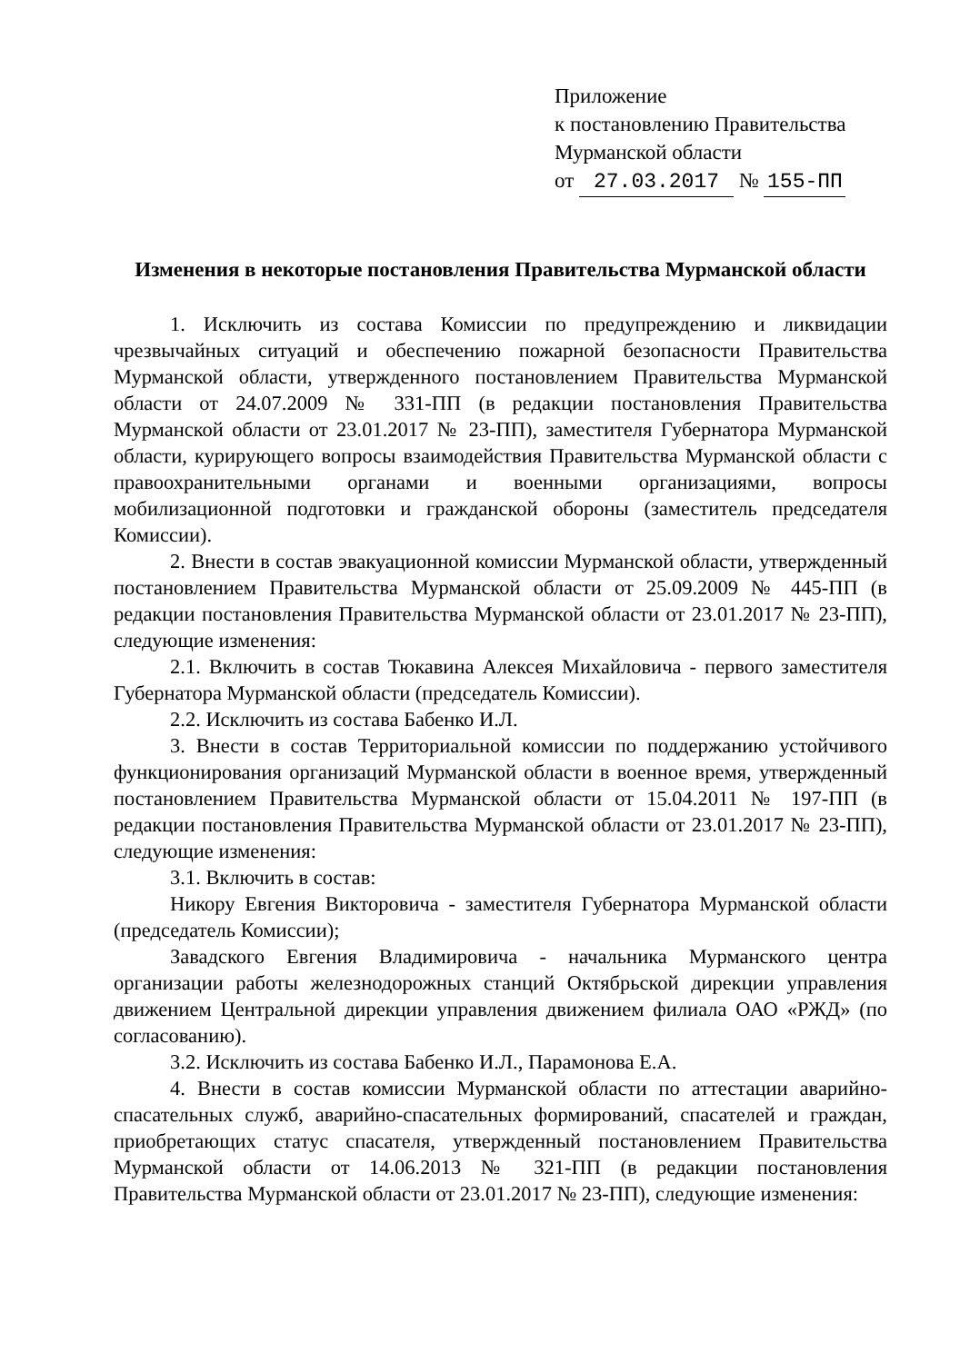Приложение
к постановлению Правительства
Мурманской области
от 27.03.2017 № 155-ПП
Изменения в некоторые постановления Правительства Мурманской области
1. Исключить из состава Комиссии по предупреждению и ликвидации чрезвычайных ситуаций и обеспечению пожарной безопасности Правительства Мурманской области, утвержденного постановлением Правительства Мурманской области от 24.07.2009 № 331-ПП (в редакции постановления Правительства Мурманской области от 23.01.2017 № 23-ПП), заместителя Губернатора Мурманской области, курирующего вопросы взаимодействия Правительства Мурманской области с правоохранительными органами и военными организациями, вопросы мобилизационной подготовки и гражданской обороны (заместитель председателя Комиссии).
2. Внести в состав эвакуационной комиссии Мурманской области, утвержденный постановлением Правительства Мурманской области от 25.09.2009 № 445-ПП (в редакции постановления Правительства Мурманской области от 23.01.2017 № 23-ПП), следующие изменения:
2.1. Включить в состав Тюкавина Алексея Михайловича - первого заместителя Губернатора Мурманской области (председатель Комиссии).
2.2. Исключить из состава Бабенко И.Л.
3. Внести в состав Территориальной комиссии по поддержанию устойчивого функционирования организаций Мурманской области в военное время, утвержденный постановлением Правительства Мурманской области от 15.04.2011 № 197-ПП (в редакции постановления Правительства Мурманской области от 23.01.2017 № 23-ПП), следующие изменения:
3.1. Включить в состав:
Никору Евгения Викторовича - заместителя Губернатора Мурманской области (председатель Комиссии);
Завадского Евгения Владимировича - начальника Мурманского центра организации работы железнодорожных станций Октябрьской дирекции управления движением Центральной дирекции управления движением филиала ОАО «РЖД» (по согласованию).
3.2. Исключить из состава Бабенко И.Л., Парамонова Е.А.
4. Внести в состав комиссии Мурманской области по аттестации аварийно-спасательных служб, аварийно-спасательных формирований, спасателей и граждан, приобретающих статус спасателя, утвержденный постановлением Правительства Мурманской области от 14.06.2013 № 321-ПП (в редакции постановления Правительства Мурманской области от 23.01.2017 № 23-ПП), следующие изменения: